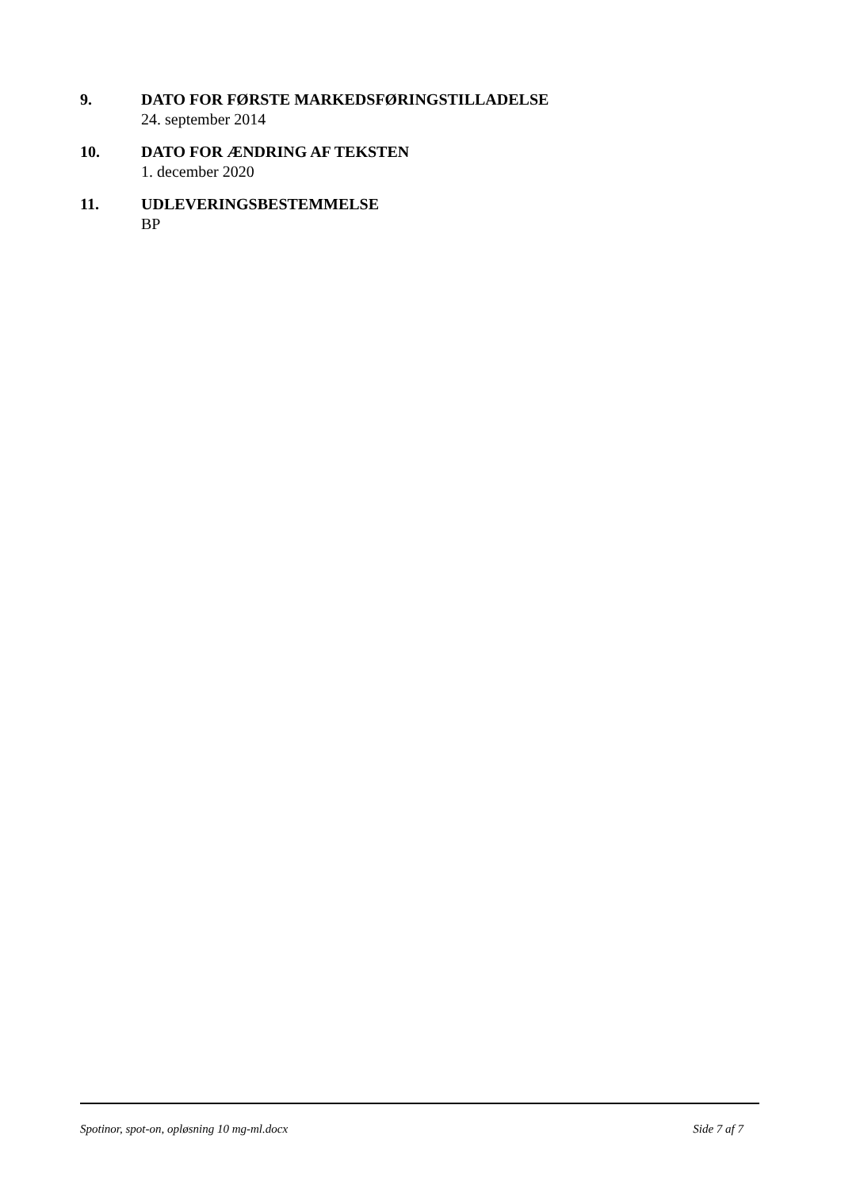9. DATO FOR FØRSTE MARKEDSFØRINGSTILLADELSE
24. september 2014
10. DATO FOR ÆNDRING AF TEKSTEN
1. december 2020
11. UDLEVERINGSBESTEMMELSE
BP
Spotinor, spot-on, opløsning 10 mg-ml.docx Side 7 af 7